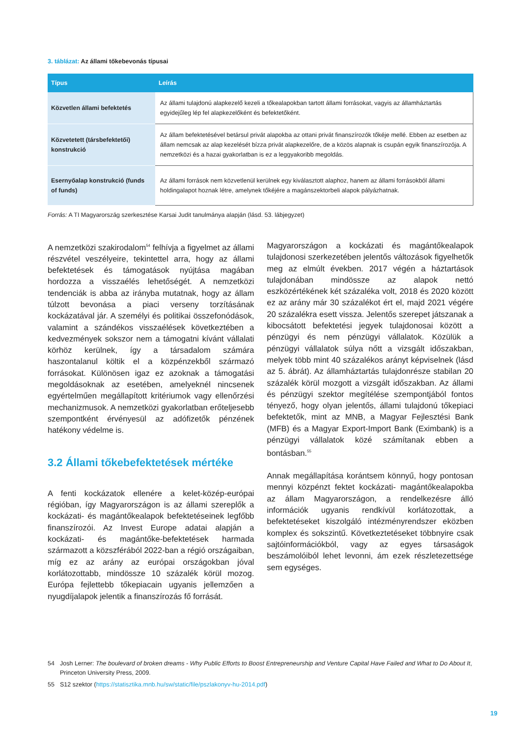3. táblázat: Az állami tőkebevonás típusai
| Típus | Leírás |
| --- | --- |
| Közvetlen állami befektetés | Az állami tulajdonú alapkezelő kezeli a tőkealapokban tartott állami forrásokat, vagyis az államháztartás egyidejűleg lép fel alapkezelőként és befektetőként. |
| Közvetetett (társbefektetői) konstrukció | Az állam befektetésével betársul privát alapokba az ottani privát finanszírozók tőkéje mellé. Ebben az esetben az állam nemcsak az alap kezelését bízza privát alapkezelőre, de a közös alapnak is csupán egyik finanszírozója. A nemzetközi és a hazai gyakorlatban is ez a leggyakoribb megoldás. |
| Esernyőalap konstrukció (funds of funds) | Az állami források nem közvetlenül kerülnek egy kiválasztott alaphoz, hanem az állami forrásokból állami holdingalapot hoznak létre, amelynek tőkéjére a magánszektorbeli alapok pályázhatnak. |
Forrás: A TI Magyarország szerkesztése Karsai Judit tanulmánya alapján (lásd. 53. lábjegyzet)
A nemzetközi szakirodalom<sup>54</sup> felhívja a figyelmet az állami részvétel veszélyeire, tekintettel arra, hogy az állami befektetések és támogatások nyújtása magában hordozza a visszaélés lehetőségét. A nemzetközi tendenciák is abba az irányba mutatnak, hogy az állam túlzott bevonása a piaci verseny torzításának kockázatával jár. A személyi és politikai összefonódások, valamint a szándékos visszaélések következtében a kedvezmények sokszor nem a támogatni kívánt vállalati körhöz kerülnek, így a társadalom számára haszontalanul költik el a közpénzekből származó forrásokat. Különösen igaz ez azoknak a támogatási megoldásoknak az esetében, amelyeknél nincsenek egyértelműen megállapított kritériumok vagy ellenőrzési mechanizmusok. A nemzetközi gyakorlatban erőteljesebb szempontként érvényesül az adófizetők pénzének hatékony védelme is.
3.2 Állami tőkebefektetések mértéke
A fenti kockázatok ellenére a kelet-közép-európai régióban, így Magyarországon is az állami szereplők a kockázati- és magántőkealapok befektetéseinek legfőbb finanszírozói. Az Invest Europe adatai alapján a kockázati- és magántőke-befektetések harmada származott a közszférából 2022-ban a régió országaiban, míg ez az arány az európai országokban jóval korlátozottabb, mindössze 10 százalék körül mozog. Európa fejlettebb tőkepiacain ugyanis jellemzően a nyugdíjalapok jelentik a finanszírozás fő forrását.
Magyarországon a kockázati és magántőkealapok tulajdonosi szerkezetében jelentős változások figyelhetők meg az elmúlt években. 2017 végén a háztartások tulajdonában mindössze az alapok nettó eszközértékének két százaléka volt, 2018 és 2020 között ez az arány már 30 százalékot ért el, majd 2021 végére 20 százalékra esett vissza. Jelentős szerepet játszanak a kibocsátott befektetési jegyek tulajdonosai között a pénzügyi és nem pénzügyi vállalatok. Közülük a pénzügyi vállalatok súlya nőtt a vizsgált időszakban, melyek több mint 40 százalékos arányt képviselnek (lásd az 5. ábrát). Az államháztartás tulajdonrésze stabilan 20 százalék körül mozgott a vizsgált időszakban. Az állami és pénzügyi szektor megítélése szempontjából fontos tényező, hogy olyan jelentős, állami tulajdonú tőkepiaci befektetők, mint az MNB, a Magyar Fejlesztési Bank (MFB) és a Magyar Export-Import Bank (Eximbank) is a pénzügyi vállalatok közé számítanak ebben a bontásban.<sup>55</sup>
Annak megállapítása korántsem könnyű, hogy pontosan mennyi közpénzt fektet kockázati- magántőkealapokba az állam Magyarországon, a rendelkezésre álló információk ugyanis rendkívül korlátozottak, a befektetéseket kiszolgáló intézményrendszer eközben komplex és sokszintű. Következtetéseket többnyire csak sajtóinformációkból, vagy az egyes társaságok beszámolóiból lehet levonni, ám ezek részletezettsége sem egységes.
54 Josh Lerner: The boulevard of broken dreams - Why Public Efforts to Boost Entrepreneurship and Venture Capital Have Failed and What to Do About It, Princeton University Press, 2009.
55 S12 szektor (https://statisztika.mnb.hu/sw/static/file/pszlakonyv-hu-2014.pdf)
19